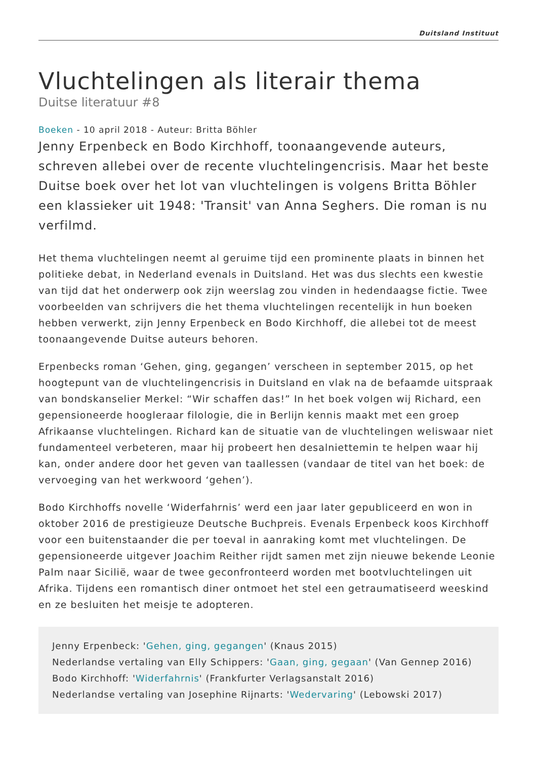Duitsland Instituut
Vluchtelingen als literair thema
Duitse literatuur #8
Boeken - 10 april 2018 - Auteur: Britta Böhler
Jenny Erpenbeck en Bodo Kirchhoff, toonaangevende auteurs, schreven allebei over de recente vluchtelingencrisis. Maar het beste Duitse boek over het lot van vluchtelingen is volgens Britta Böhler een klassieker uit 1948: 'Transit' van Anna Seghers. Die roman is nu verfilmd.
Het thema vluchtelingen neemt al geruime tijd een prominente plaats in binnen het politieke debat, in Nederland evenals in Duitsland. Het was dus slechts een kwestie van tijd dat het onderwerp ook zijn weerslag zou vinden in hedendaagse fictie. Twee voorbeelden van schrijvers die het thema vluchtelingen recentelijk in hun boeken hebben verwerkt, zijn Jenny Erpenbeck en Bodo Kirchhoff, die allebei tot de meest toonaangevende Duitse auteurs behoren.
Erpenbecks roman ‘Gehen, ging, gegangen’ verscheen in september 2015, op het hoogtepunt van de vluchtelingencrisis in Duitsland en vlak na de befaamde uitspraak van bondskanselier Merkel: “Wir schaffen das!” In het boek volgen wij Richard, een gepensioneerde hoogleraar filologie, die in Berlijn kennis maakt met een groep Afrikaanse vluchtelingen. Richard kan de situatie van de vluchtelingen weliswaar niet fundamenteel verbeteren, maar hij probeert hen desalniettemin te helpen waar hij kan, onder andere door het geven van taallessen (vandaar de titel van het boek: de vervoeging van het werkwoord ‘gehen’).
Bodo Kirchhoffs novelle ‘Widerfahrnis’ werd een jaar later gepubliceerd en won in oktober 2016 de prestigieuze Deutsche Buchpreis. Evenals Erpenbeck koos Kirchhoff voor een buitenstaander die per toeval in aanraking komt met vluchtelingen. De gepensioneerde uitgever Joachim Reither rijdt samen met zijn nieuwe bekende Leonie Palm naar Sicilië, waar de twee geconfronteerd worden met bootvluchtelingen uit Afrika. Tijdens een romantisch diner ontmoet het stel een getraumatiseerd weeskind en ze besluiten het meisje te adopteren.
Jenny Erpenbeck: 'Gehen, ging, gegangen' (Knaus 2015)
Nederlandse vertaling van Elly Schippers: 'Gaan, ging, gegaan' (Van Gennep 2016)
Bodo Kirchhoff: 'Widerfahrnis' (Frankfurter Verlagsanstalt 2016)
Nederlandse vertaling van Josephine Rijnarts: 'Wedervaring' (Lebowski 2017)